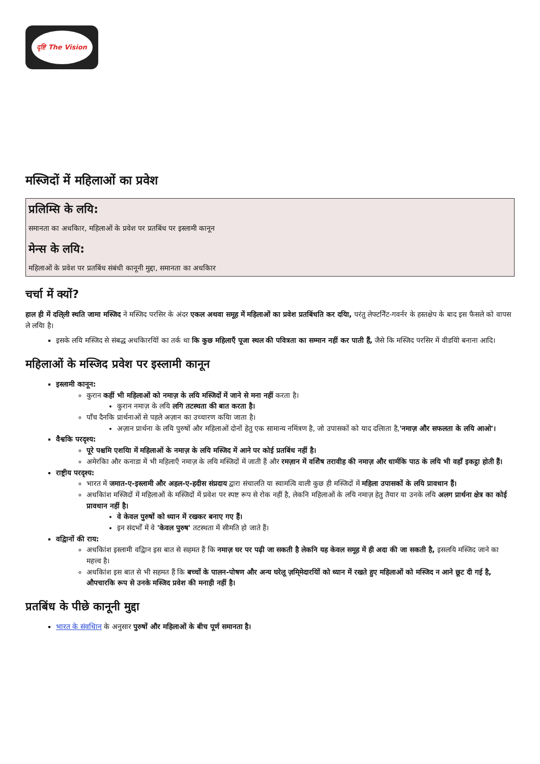दृष्टि The Vision
मस्जिदों में महिलाओं का प्रवेश
प्रलिम्सि के लयि:
समानता का अधकिार, महिलाओं के प्रवेश पर प्रतबिंध पर इस्लामी कानून
मेन्स के लयि:
महिलाओं के प्रवेश पर प्रतबिंध संबंधी कानूनी मुद्दा, समानता का अधकिार
चर्चा में क्यों?
हाल ही में दलि्ली स्थति जामा मस्जिद ने मस्जिद परसिर के अंदर एकल अथवा समूह में महिलाओं का प्रवेश प्रतबिंधति कर दयिा, परंतु लेफ्टनिेंट-गवर्नर के हस्तक्षेप के बाद इस फैसले को वापस ले लयिा है।
इसके लयि मस्जिद से संबद्ध अधकिारयिों का तर्क था कि कुछ महिलाएँ पूजा स्थल की पवित्रता का सम्मान नहीं कर पाती हैं, जैसे कि मस्जिद परसिर में वीडयिो बनाना आदि।
महिलाओं के मस्जिद प्रवेश पर इस्लामी कानून
इस्लामी कानून:
कुरान कहीं भी महिलाओं को नमाज़ के लयि मस्जिदों में जाने से मना नहीं करता है।
कुरान नमाज़ के लयि लगि तटस्थता की बात करता है।
पाँच दैनकि प्रार्थनाओं से पहले अज़ान का उच्चारण कयिा जाता है।
अज़ान प्रार्थना के लयि पुरुषों और महिलाओं दोनों हेतु एक सामान्य नमिंत्रण है, जो उपासकों को याद दलिाता है,'नमाज़ और सफलता के लयि आओ'।
वैश्वकि परदृश्य:
पूरे पश्चमि एशयिा में महिलाओं के नमाज़ के लयि मस्जिद में आने पर कोई प्रतबिंध नहीं है।
अमेरकिा और कनाडा में भी महिलाएँ नमाज़ के लयि मस्जिदों में जाती हैं और रमज़ान में वशिेष तरावीह की नमाज़ और धार्मकि पाठ के लयि भी वहाँ इकट्ठा होती हैं।
राष्ट्रीय परदृश्य:
भारत में जमात-ए-इस्लामी और अहल-ए-हदीस संप्रदाय द्वारा संचालति या स्वामत्वि वाली कुछ ही मस्जिदों में महिला उपासकों के लयि प्रावधान हैं।
अधकिांश मस्जिदों में महिलाओं के मस्जिदों में प्रवेश पर स्पष्ट रूप से रोक नहीं है, लेकनि महिलाओं के लयि नमाज़ हेतु तैयार या उनके लयि अलग प्रार्थना क्षेत्र का कोई प्रावधान नहीं है।
वे केवल पुरुषों को ध्यान में रखकर बनाए गए हैं।
इन संदर्भों में वे 'केवल पुरुष' तटस्थता में सीमति हो जाते हैं।
वद्विानों की राय:
अधकिांश इस्लामी वद्विान इस बात से सहमत हैं कि नमाज़ घर पर पढ़ी जा सकती है लेकनि यह केवल समूह में ही अदा की जा सकती है, इसलयि मस्जिद जाने का महत्त्व है।
अधकिांश इस बात से भी सहमत हैं कि बच्चों के पालन-पोषण और अन्य घरेलू ज़मि्मेदारयिों को ध्यान में रखते हुए महिलाओं को मस्जिद न आने छूट दी गई है, औपचारकि रूप से उनके मस्जिद प्रवेश की मनाही नहीं है।
प्रतबिंध के पीछे कानूनी मुद्दा
भारत के संवधिान के अनुसार पुरुषों और महिलाओं के बीच पूर्ण समानता है।